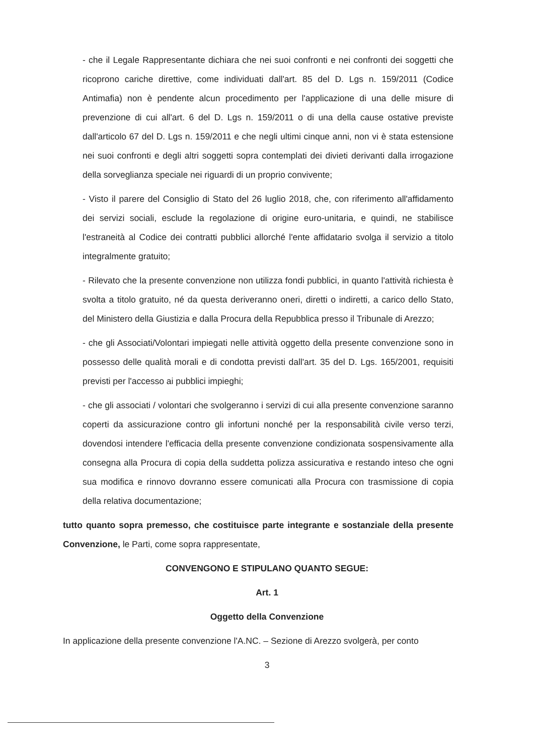- che il Legale Rappresentante dichiara che nei suoi confronti e nei confronti dei soggetti che ricoprono cariche direttive, come individuati dall'art. 85 del D. Lgs n. 159/2011 (Codice Antimafia) non è pendente alcun procedimento per l'applicazione di una delle misure di prevenzione di cui all'art. 6 del D. Lgs n. 159/2011 o di una della cause ostative previste dall'articolo 67 del D. Lgs n. 159/2011 e che negli ultimi cinque anni, non vi è stata estensione nei suoi confronti e degli altri soggetti sopra contemplati dei divieti derivanti dalla irrogazione della sorveglianza speciale nei riguardi di un proprio convivente;
- Visto il parere del Consiglio di Stato del 26 luglio 2018, che, con riferimento all'affidamento dei servizi sociali, esclude la regolazione di origine euro-unitaria, e quindi, ne stabilisce l'estraneità al Codice dei contratti pubblici allorché l'ente affidatario svolga il servizio a titolo integralmente gratuito;
- Rilevato che la presente convenzione non utilizza fondi pubblici, in quanto l'attività richiesta è svolta a titolo gratuito, né da questa deriveranno oneri, diretti o indiretti, a carico dello Stato, del Ministero della Giustizia e dalla Procura della Repubblica presso il Tribunale di Arezzo;
- che gli Associati/Volontari impiegati nelle attività oggetto della presente convenzione sono in possesso delle qualità morali e di condotta previsti dall'art. 35 del D. Lgs. 165/2001, requisiti previsti per l'accesso ai pubblici impieghi;
- che gli associati / volontari che svolgeranno i servizi di cui alla presente convenzione saranno coperti da assicurazione contro gli infortuni nonché per la responsabilità civile verso terzi, dovendosi intendere l'efficacia della presente convenzione condizionata sospensivamente alla consegna alla Procura di copia della suddetta polizza assicurativa e restando inteso che ogni sua modifica e rinnovo dovranno essere comunicati alla Procura con trasmissione di copia della relativa documentazione;
tutto quanto sopra premesso, che costituisce parte integrante e sostanziale della presente Convenzione, le Parti, come sopra rappresentate,
CONVENGONO E STIPULANO QUANTO SEGUE:
Art. 1
Oggetto della Convenzione
In applicazione della presente convenzione l'A.NC. – Sezione di Arezzo svolgerà, per conto
3